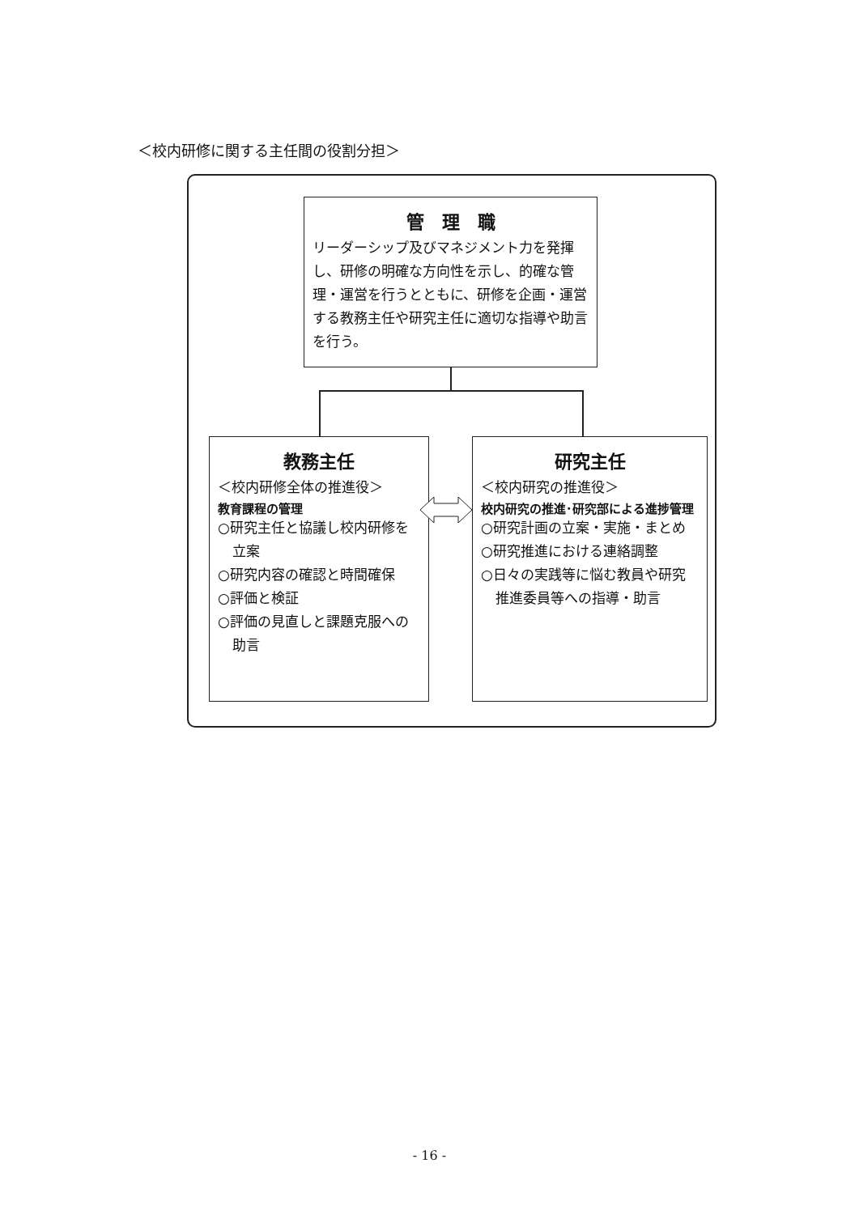＜校内研修に関する主任間の役割分担＞
管　理　職
リーダーシップ及びマネジメント力を発揮し、研修の明確な方向性を示し、的確な管理・運営を行うとともに、研修を企画・運営する教務主任や研究主任に適切な指導や助言を行う。
教務主任
＜校内研修全体の推進役＞
教育課程の管理
○研究主任と協議し校内研修を立案
○研究内容の確認と時間確保
○評価と検証
○評価の見直しと課題克服への助言
研究主任
＜校内研究の推進役＞
校内研究の推進･研究部による進捗管理
○研究計画の立案・実施・まとめ
○研究推進における連絡調整
○日々の実践等に悩む教員や研究推進委員等への指導・助言
- 16 -